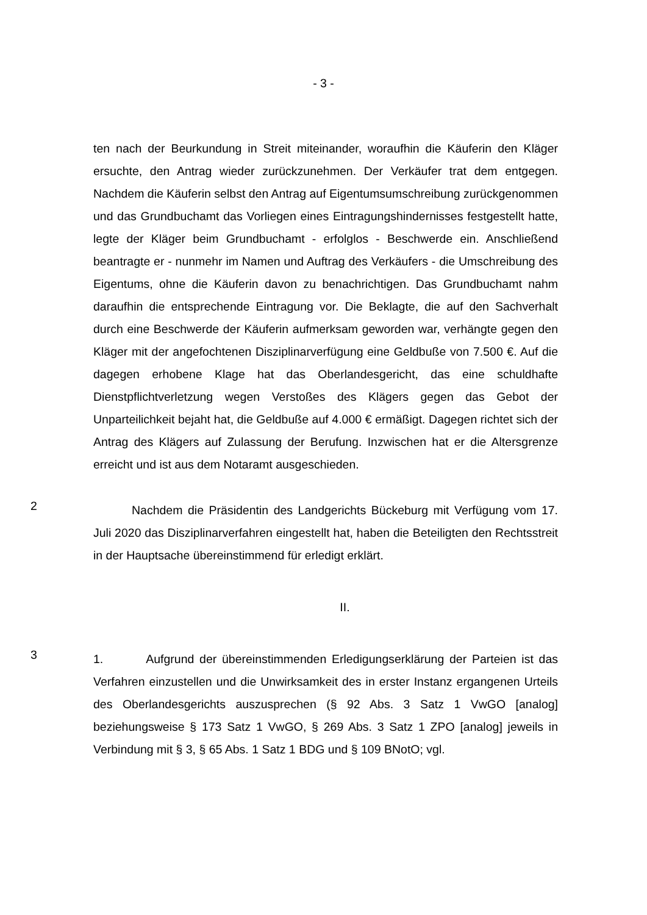- 3 -
ten nach der Beurkundung in Streit miteinander, woraufhin die Käuferin den Kläger ersuchte, den Antrag wieder zurückzunehmen. Der Verkäufer trat dem entgegen. Nachdem die Käuferin selbst den Antrag auf Eigentumsumschreibung zurückgenommen und das Grundbuchamt das Vorliegen eines Eintragungshindernisses festgestellt hatte, legte der Kläger beim Grundbuchamt - erfolglos - Beschwerde ein. Anschließend beantragte er - nunmehr im Namen und Auftrag des Verkäufers - die Umschreibung des Eigentums, ohne die Käuferin davon zu benachrichtigen. Das Grundbuchamt nahm daraufhin die entsprechende Eintragung vor. Die Beklagte, die auf den Sachverhalt durch eine Beschwerde der Käuferin aufmerksam geworden war, verhängte gegen den Kläger mit der angefochtenen Disziplinarverfügung eine Geldbuße von 7.500 €. Auf die dagegen erhobene Klage hat das Oberlandesgericht, das eine schuldhafte Dienstpflichtverletzung wegen Verstoßes des Klägers gegen das Gebot der Unparteilichkeit bejaht hat, die Geldbuße auf 4.000 € ermäßigt. Dagegen richtet sich der Antrag des Klägers auf Zulassung der Berufung. Inzwischen hat er die Altersgrenze erreicht und ist aus dem Notaramt ausgeschieden.
2
Nachdem die Präsidentin des Landgerichts Bückeburg mit Verfügung vom 17. Juli 2020 das Disziplinarverfahren eingestellt hat, haben die Beteiligten den Rechtsstreit in der Hauptsache übereinstimmend für erledigt erklärt.
II.
3
1. Aufgrund der übereinstimmenden Erledigungserklärung der Parteien ist das Verfahren einzustellen und die Unwirksamkeit des in erster Instanz ergangenen Urteils des Oberlandesgerichts auszusprechen (§ 92 Abs. 3 Satz 1 VwGO [analog] beziehungsweise § 173 Satz 1 VwGO, § 269 Abs. 3 Satz 1 ZPO [analog] jeweils in Verbindung mit § 3, § 65 Abs. 1 Satz 1 BDG und § 109 BNotO; vgl.